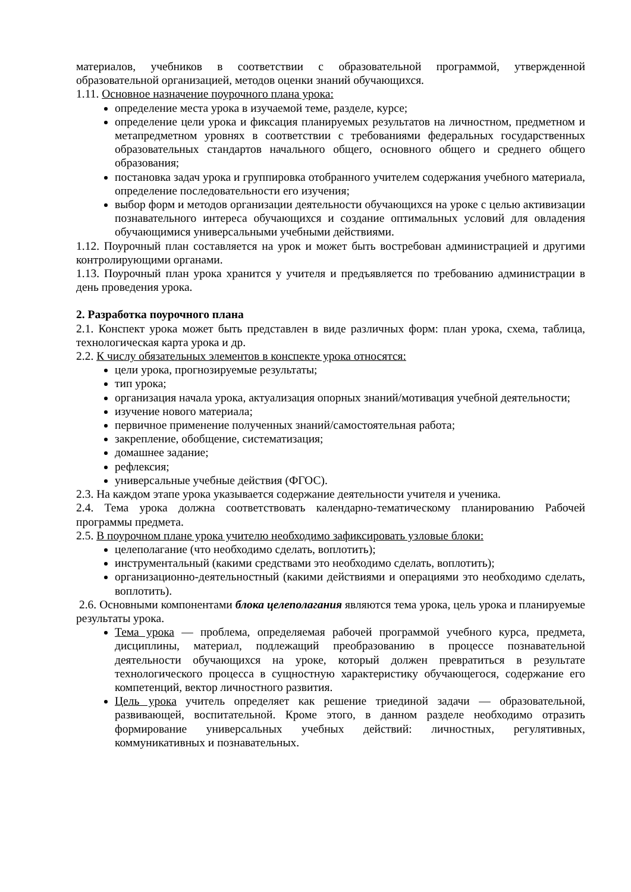материалов, учебников в соответствии с образовательной программой, утвержденной образовательной организацией, методов оценки знаний обучающихся.
1.11. Основное назначение поурочного плана урока:
определение места урока в изучаемой теме, разделе, курсе;
определение цели урока и фиксация планируемых результатов на личностном, предметном и метапредметном уровнях в соответствии с требованиями федеральных государственных образовательных стандартов начального общего, основного общего и среднего общего образования;
постановка задач урока и группировка отобранного учителем содержания учебного материала, определение последовательности его изучения;
выбор форм и методов организации деятельности обучающихся на уроке с целью активизации познавательного интереса обучающихся и создание оптимальных условий для овладения обучающимися универсальными учебными действиями.
1.12. Поурочный план составляется на урок и может быть востребован администрацией и другими контролирующими органами.
1.13. Поурочный план урока хранится у учителя и предъявляется по требованию администрации в день проведения урока.
2. Разработка поурочного плана
2.1. Конспект урока может быть представлен в виде различных форм: план урока, схема, таблица, технологическая карта урока и др.
2.2. К числу обязательных элементов в конспекте урока относятся:
цели урока, прогнозируемые результаты;
тип урока;
организация начала урока, актуализация опорных знаний/мотивация учебной деятельности;
изучение нового материала;
первичное применение полученных знаний/самостоятельная работа;
закрепление, обобщение, систематизация;
домашнее задание;
рефлексия;
универсальные учебные действия (ФГОС).
2.3. На каждом этапе урока указывается содержание деятельности учителя и ученика.
2.4. Тема урока должна соответствовать календарно-тематическому планированию Рабочей программы предмета.
2.5. В поурочном плане урока учителю необходимо зафиксировать узловые блоки:
целеполагание (что необходимо сделать, воплотить);
инструментальный (какими средствами это необходимо сделать, воплотить);
организационно-деятельностный (какими действиями и операциями это необходимо сделать, воплотить).
2.6. Основными компонентами блока целеполагания являются тема урока, цель урока и планируемые результаты урока.
Тема урока — проблема, определяемая рабочей программой учебного курса, предмета, дисциплины, материал, подлежащий преобразованию в процессе познавательной деятельности обучающихся на уроке, который должен превратиться в результате технологического процесса в сущностную характеристику обучающегося, содержание его компетенций, вектор личностного развития.
Цель урока учитель определяет как решение триединой задачи — образовательной, развивающей, воспитательной. Кроме этого, в данном разделе необходимо отразить формирование универсальных учебных действий: личностных, регулятивных, коммуникативных и познавательных.